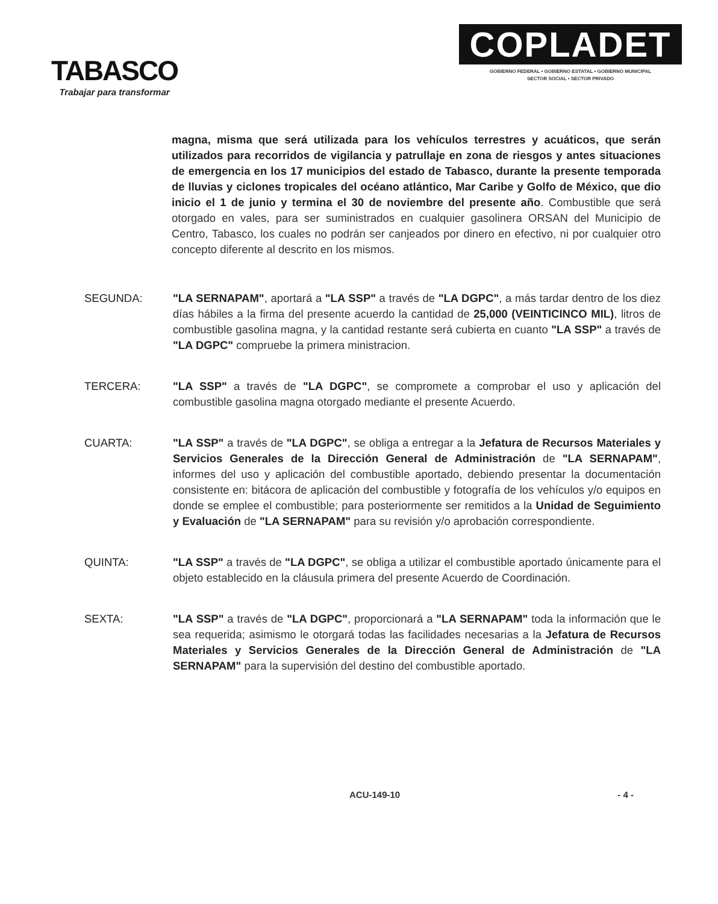TABASCO
Trabajar para transformar
COPLADET
GOBIERNO FEDERAL • GOBIERNO ESTATAL • GOBIERNO MUNICIPAL
SECTOR SOCIAL • SECTOR PRIVADO
magna, misma que será utilizada para los vehículos terrestres y acuáticos, que serán utilizados para recorridos de vigilancia y patrullaje en zona de riesgos y antes situaciones de emergencia en los 17 municipios del estado de Tabasco, durante la presente temporada de lluvias y ciclones tropicales del océano atlántico, Mar Caribe y Golfo de México, que dio inicio el 1 de junio y termina el 30 de noviembre del presente año. Combustible que será otorgado en vales, para ser suministrados en cualquier gasolinera ORSAN del Municipio de Centro, Tabasco, los cuales no podrán ser canjeados por dinero en efectivo, ni por cualquier otro concepto diferente al descrito en los mismos.
SEGUNDA: "LA SERNAPAM", aportará a "LA SSP" a través de "LA DGPC", a más tardar dentro de los diez días hábiles a la firma del presente acuerdo la cantidad de 25,000 (VEINTICINCO MIL), litros de combustible gasolina magna, y la cantidad restante será cubierta en cuanto "LA SSP" a través de "LA DGPC" compruebe la primera ministracion.
TERCERA: "LA SSP" a través de "LA DGPC", se compromete a comprobar el uso y aplicación del combustible gasolina magna otorgado mediante el presente Acuerdo.
CUARTA: "LA SSP" a través de "LA DGPC", se obliga a entregar a la Jefatura de Recursos Materiales y Servicios Generales de la Dirección General de Administración de "LA SERNAPAM", informes del uso y aplicación del combustible aportado, debiendo presentar la documentación consistente en: bitácora de aplicación del combustible y fotografía de los vehículos y/o equipos en donde se emplee el combustible; para posteriormente ser remitidos a la Unidad de Seguimiento y Evaluación de "LA SERNAPAM" para su revisión y/o aprobación correspondiente.
QUINTA: "LA SSP" a través de "LA DGPC", se obliga a utilizar el combustible aportado únicamente para el objeto establecido en la cláusula primera del presente Acuerdo de Coordinación.
SEXTA: "LA SSP" a través de "LA DGPC", proporcionará a "LA SERNAPAM" toda la información que le sea requerida; asimismo le otorgará todas las facilidades necesarias a la Jefatura de Recursos Materiales y Servicios Generales de la Dirección General de Administración de "LA SERNAPAM" para la supervisión del destino del combustible aportado.
ACU-149-10 - 4 -